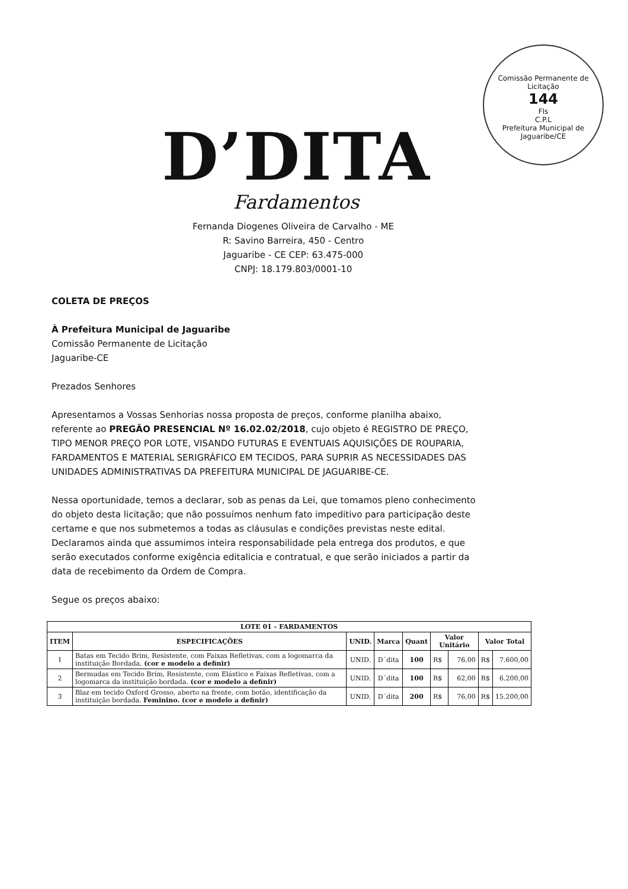Comissão Permanente de Licitação
144
Fls
C.P.L
Prefeitura Municipal de Jaguaribe/CE
D’DITA
Fardamentos
Fernanda Diogenes Oliveira de Carvalho - ME
R: Savino Barreira, 450 - Centro
Jaguaribe - CE CEP: 63.475-000
CNPJ: 18.179.803/0001-10
COLETA DE PREÇOS
À Prefeitura Municipal de Jaguaribe
Comissão Permanente de Licitação
Jaguaribe-CE
Prezados Senhores
Apresentamos a Vossas Senhorias nossa proposta de preços, conforme planilha abaixo, referente ao PREGÃO PRESENCIAL Nº 16.02.02/2018, cujo objeto é REGISTRO DE PREÇO, TIPO MENOR PREÇO POR LOTE, VISANDO FUTURAS E EVENTUAIS AQUISIÇÕES DE ROUPARIA, FARDAMENTOS E MATERIAL SERIGRÁFICO EM TECIDOS, PARA SUPRIR AS NECESSIDADES DAS UNIDADES ADMINISTRATIVAS DA PREFEITURA MUNICIPAL DE JAGUARIBE-CE.
Nessa oportunidade, temos a declarar, sob as penas da Lei, que tomamos pleno conhecimento do objeto desta licitação; que não possuímos nenhum fato impeditivo para participação deste certame e que nos submetemos a todas as cláusulas e condições previstas neste edital. Declaramos ainda que assumimos inteira responsabilidade pela entrega dos produtos, e que serão executados conforme exigência editalicia e contratual, e que serão iniciados a partir da data de recebimento da Ordem de Compra.
Segue os preços abaixo:
| LOTE 01 - FARDAMENTOS | | | | | | | | |
| --- | --- | --- | --- | --- | --- | --- | --- | --- |
| ITEM | ESPECIFICAÇÕES | UNID. | Marca | Quant | Valor Unitário | | Valor Total | |
| 1 | Batas em Tecido Brim, Resistente, com Faixas Refletivas, com a logomarca da instituição Bordada. (cor e modelo a definir) | UNID. | D´dita | 100 | R$ | 76,00 | R$ | 7.600,00 |
| 2 | Bermudas em Tecido Brim, Resistente, com Elástico e Faixas Refletivas, com a logomarca da instituição bordada. (cor e modelo a definir) | UNID. | D´dita | 100 | R$ | 62,00 | R$ | 6.200,00 |
| 3 | Blaz em tecido Oxford Grosso, aberto na frente, com botão, identificação da instituição bordada. Feminino. (cor e modelo a definir) | UNID. | D´dita | 200 | R$ | 76,00 | R$ | 15.200,00 |